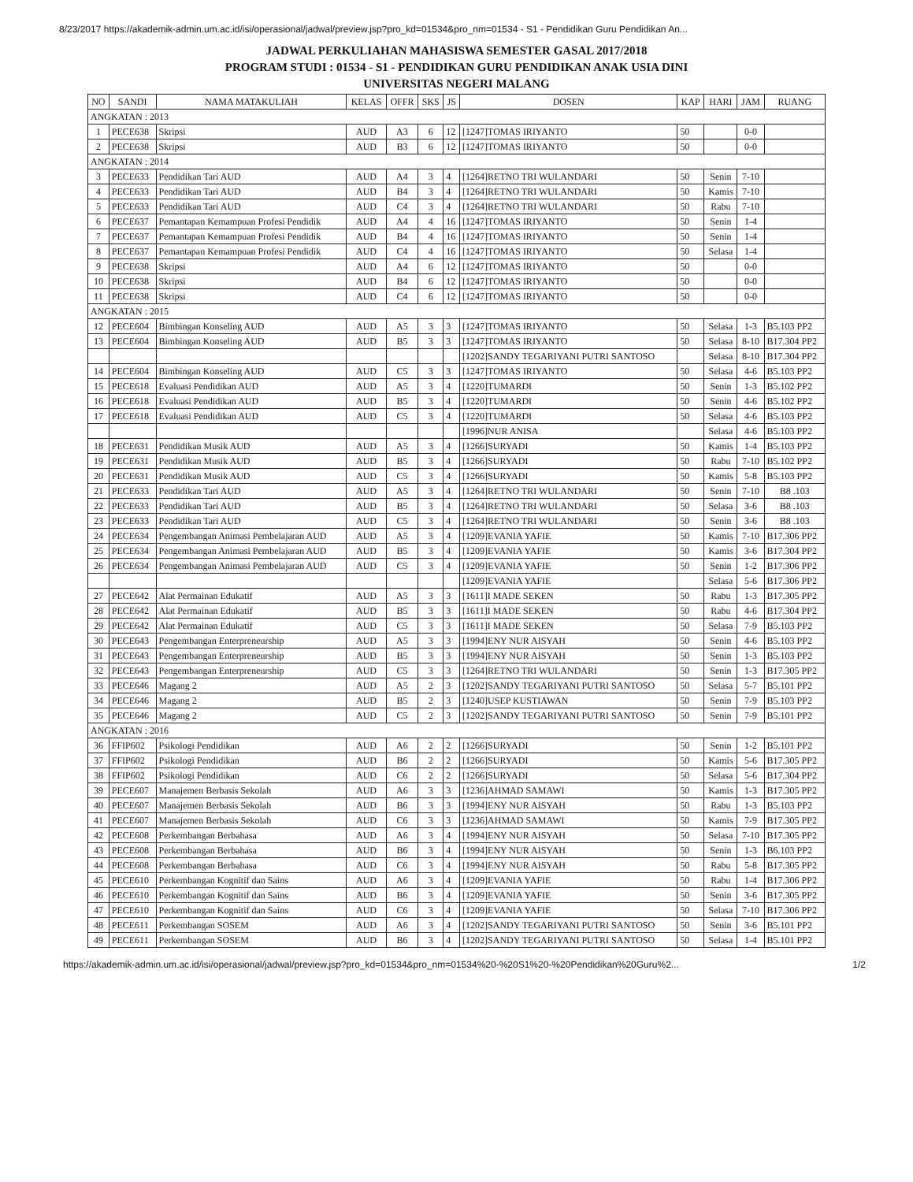8/23/2017 https://akademik-admin.um.ac.id/isi/operasional/jadwal/preview.jsp?pro_kd=01534&pro_nm=01534 - S1 - Pendidikan Guru Pendidikan An...
JADWAL PERKULIAHAN MAHASISWA SEMESTER GASAL 2017/2018
PROGRAM STUDI : 01534 - S1 - PENDIDIKAN GURU PENDIDIKAN ANAK USIA DINI
UNIVERSITAS NEGERI MALANG
| NO | SANDI | NAMA MATAKULIAH | KELAS | OFFR | SKS | JS | DOSEN | KAP | HARI | JAM | RUANG |
| --- | --- | --- | --- | --- | --- | --- | --- | --- | --- | --- | --- |
| ANGKATAN : 2013 | | | | | | | | | | | |
| 1 | PECE638 | Skripsi | AUD | A3 | 6 | 12 | [1247]TOMAS IRIYANTO | 50 | | 0-0 | |
| 2 | PECE638 | Skripsi | AUD | B3 | 6 | 12 | [1247]TOMAS IRIYANTO | 50 | | 0-0 | |
| ANGKATAN : 2014 | | | | | | | | | | | |
| 3 | PECE633 | Pendidikan Tari AUD | AUD | A4 | 3 | 4 | [1264]RETNO TRI WULANDARI | 50 | Senin | 7-10 | |
| 4 | PECE633 | Pendidikan Tari AUD | AUD | B4 | 3 | 4 | [1264]RETNO TRI WULANDARI | 50 | Kamis | 7-10 | |
| 5 | PECE633 | Pendidikan Tari AUD | AUD | C4 | 3 | 4 | [1264]RETNO TRI WULANDARI | 50 | Rabu | 7-10 | |
| 6 | PECE637 | Pemantapan Kemampuan Profesi Pendidik | AUD | A4 | 4 | 16 | [1247]TOMAS IRIYANTO | 50 | Senin | 1-4 | |
| 7 | PECE637 | Pemantapan Kemampuan Profesi Pendidik | AUD | B4 | 4 | 16 | [1247]TOMAS IRIYANTO | 50 | Senin | 1-4 | |
| 8 | PECE637 | Pemantapan Kemampuan Profesi Pendidik | AUD | C4 | 4 | 16 | [1247]TOMAS IRIYANTO | 50 | Selasa | 1-4 | |
| 9 | PECE638 | Skripsi | AUD | A4 | 6 | 12 | [1247]TOMAS IRIYANTO | 50 | | 0-0 | |
| 10 | PECE638 | Skripsi | AUD | B4 | 6 | 12 | [1247]TOMAS IRIYANTO | 50 | | 0-0 | |
| 11 | PECE638 | Skripsi | AUD | C4 | 6 | 12 | [1247]TOMAS IRIYANTO | 50 | | 0-0 | |
| ANGKATAN : 2015 | | | | | | | | | | | |
| 12 | PECE604 | Bimbingan Konseling AUD | AUD | A5 | 3 | 3 | [1247]TOMAS IRIYANTO | 50 | Selasa | 1-3 | B5.103 PP2 |
| 13 | PECE604 | Bimbingan Konseling AUD | AUD | B5 | 3 | 3 | [1247]TOMAS IRIYANTO | 50 | Selasa | 8-10 | B17.304 PP2 |
| | | | | | | | [1202]SANDY TEGARIYANI PUTRI SANTOSO | | Selasa | 8-10 | B17.304 PP2 |
| 14 | PECE604 | Bimbingan Konseling AUD | AUD | C5 | 3 | 3 | [1247]TOMAS IRIYANTO | 50 | Selasa | 4-6 | B5.103 PP2 |
| 15 | PECE618 | Evaluasi Pendidikan AUD | AUD | A5 | 3 | 4 | [1220]TUMARDI | 50 | Senin | 1-3 | B5.102 PP2 |
| 16 | PECE618 | Evaluasi Pendidikan AUD | AUD | B5 | 3 | 4 | [1220]TUMARDI | 50 | Senin | 4-6 | B5.102 PP2 |
| 17 | PECE618 | Evaluasi Pendidikan AUD | AUD | C5 | 3 | 4 | [1220]TUMARDI | 50 | Selasa | 4-6 | B5.103 PP2 |
| | | | | | | | [1996]NUR ANISA | | Selasa | 4-6 | B5.103 PP2 |
| 18 | PECE631 | Pendidikan Musik AUD | AUD | A5 | 3 | 4 | [1266]SURYADI | 50 | Kamis | 1-4 | B5.103 PP2 |
| 19 | PECE631 | Pendidikan Musik AUD | AUD | B5 | 3 | 4 | [1266]SURYADI | 50 | Rabu | 7-10 | B5.102 PP2 |
| 20 | PECE631 | Pendidikan Musik AUD | AUD | C5 | 3 | 4 | [1266]SURYADI | 50 | Kamis | 5-8 | B5.103 PP2 |
| 21 | PECE633 | Pendidikan Tari AUD | AUD | A5 | 3 | 4 | [1264]RETNO TRI WULANDARI | 50 | Senin | 7-10 | B8 .103 |
| 22 | PECE633 | Pendidikan Tari AUD | AUD | B5 | 3 | 4 | [1264]RETNO TRI WULANDARI | 50 | Selasa | 3-6 | B8 .103 |
| 23 | PECE633 | Pendidikan Tari AUD | AUD | C5 | 3 | 4 | [1264]RETNO TRI WULANDARI | 50 | Senin | 3-6 | B8 .103 |
| 24 | PECE634 | Pengembangan Animasi Pembelajaran AUD | AUD | A5 | 3 | 4 | [1209]EVANIA YAFIE | 50 | Kamis | 7-10 | B17.306 PP2 |
| 25 | PECE634 | Pengembangan Animasi Pembelajaran AUD | AUD | B5 | 3 | 4 | [1209]EVANIA YAFIE | 50 | Kamis | 3-6 | B17.304 PP2 |
| 26 | PECE634 | Pengembangan Animasi Pembelajaran AUD | AUD | C5 | 3 | 4 | [1209]EVANIA YAFIE | 50 | Senin | 1-2 | B17.306 PP2 |
| | | | | | | | [1209]EVANIA YAFIE | | Selasa | 5-6 | B17.306 PP2 |
| 27 | PECE642 | Alat Permainan Edukatif | AUD | A5 | 3 | 3 | [1611]I MADE SEKEN | 50 | Rabu | 1-3 | B17.305 PP2 |
| 28 | PECE642 | Alat Permainan Edukatif | AUD | B5 | 3 | 3 | [1611]I MADE SEKEN | 50 | Rabu | 4-6 | B17.304 PP2 |
| 29 | PECE642 | Alat Permainan Edukatif | AUD | C5 | 3 | 3 | [1611]I MADE SEKEN | 50 | Selasa | 7-9 | B5.103 PP2 |
| 30 | PECE643 | Pengembangan Enterpreneurship | AUD | A5 | 3 | 3 | [1994]ENY NUR AISYAH | 50 | Senin | 4-6 | B5.103 PP2 |
| 31 | PECE643 | Pengembangan Enterpreneurship | AUD | B5 | 3 | 3 | [1994]ENY NUR AISYAH | 50 | Senin | 1-3 | B5.103 PP2 |
| 32 | PECE643 | Pengembangan Enterpreneurship | AUD | C5 | 3 | 3 | [1264]RETNO TRI WULANDARI | 50 | Senin | 1-3 | B17.305 PP2 |
| 33 | PECE646 | Magang 2 | AUD | A5 | 2 | 3 | [1202]SANDY TEGARIYANI PUTRI SANTOSO | 50 | Selasa | 5-7 | B5.101 PP2 |
| 34 | PECE646 | Magang 2 | AUD | B5 | 2 | 3 | [1240]USEP KUSTIAWAN | 50 | Senin | 7-9 | B5.103 PP2 |
| 35 | PECE646 | Magang 2 | AUD | C5 | 2 | 3 | [1202]SANDY TEGARIYANI PUTRI SANTOSO | 50 | Senin | 7-9 | B5.101 PP2 |
| ANGKATAN : 2016 | | | | | | | | | | | |
| 36 | FFIP602 | Psikologi Pendidikan | AUD | A6 | 2 | 2 | [1266]SURYADI | 50 | Senin | 1-2 | B5.101 PP2 |
| 37 | FFIP602 | Psikologi Pendidikan | AUD | B6 | 2 | 2 | [1266]SURYADI | 50 | Kamis | 5-6 | B17.305 PP2 |
| 38 | FFIP602 | Psikologi Pendidikan | AUD | C6 | 2 | 2 | [1266]SURYADI | 50 | Selasa | 5-6 | B17.304 PP2 |
| 39 | PECE607 | Manajemen Berbasis Sekolah | AUD | A6 | 3 | 3 | [1236]AHMAD SAMAWI | 50 | Kamis | 1-3 | B17.305 PP2 |
| 40 | PECE607 | Manajemen Berbasis Sekolah | AUD | B6 | 3 | 3 | [1994]ENY NUR AISYAH | 50 | Rabu | 1-3 | B5.103 PP2 |
| 41 | PECE607 | Manajemen Berbasis Sekolah | AUD | C6 | 3 | 3 | [1236]AHMAD SAMAWI | 50 | Kamis | 7-9 | B17.305 PP2 |
| 42 | PECE608 | Perkembangan Berbahasa | AUD | A6 | 3 | 4 | [1994]ENY NUR AISYAH | 50 | Selasa | 7-10 | B17.305 PP2 |
| 43 | PECE608 | Perkembangan Berbahasa | AUD | B6 | 3 | 4 | [1994]ENY NUR AISYAH | 50 | Senin | 1-3 | B6.103 PP2 |
| 44 | PECE608 | Perkembangan Berbahasa | AUD | C6 | 3 | 4 | [1994]ENY NUR AISYAH | 50 | Rabu | 5-8 | B17.305 PP2 |
| 45 | PECE610 | Perkembangan Kognitif dan Sains | AUD | A6 | 3 | 4 | [1209]EVANIA YAFIE | 50 | Rabu | 1-4 | B17.306 PP2 |
| 46 | PECE610 | Perkembangan Kognitif dan Sains | AUD | B6 | 3 | 4 | [1209]EVANIA YAFIE | 50 | Senin | 3-6 | B17.305 PP2 |
| 47 | PECE610 | Perkembangan Kognitif dan Sains | AUD | C6 | 3 | 4 | [1209]EVANIA YAFIE | 50 | Selasa | 7-10 | B17.306 PP2 |
| 48 | PECE611 | Perkembangan SOSEM | AUD | A6 | 3 | 4 | [1202]SANDY TEGARIYANI PUTRI SANTOSO | 50 | Senin | 3-6 | B5.101 PP2 |
| 49 | PECE611 | Perkembangan SOSEM | AUD | B6 | 3 | 4 | [1202]SANDY TEGARIYANI PUTRI SANTOSO | 50 | Selasa | 1-4 | B5.101 PP2 |
https://akademik-admin.um.ac.id/isi/operasional/jadwal/preview.jsp?pro_kd=01534&pro_nm=01534%20-%20S1%20-%20Pendidikan%20Guru%2... 1/2